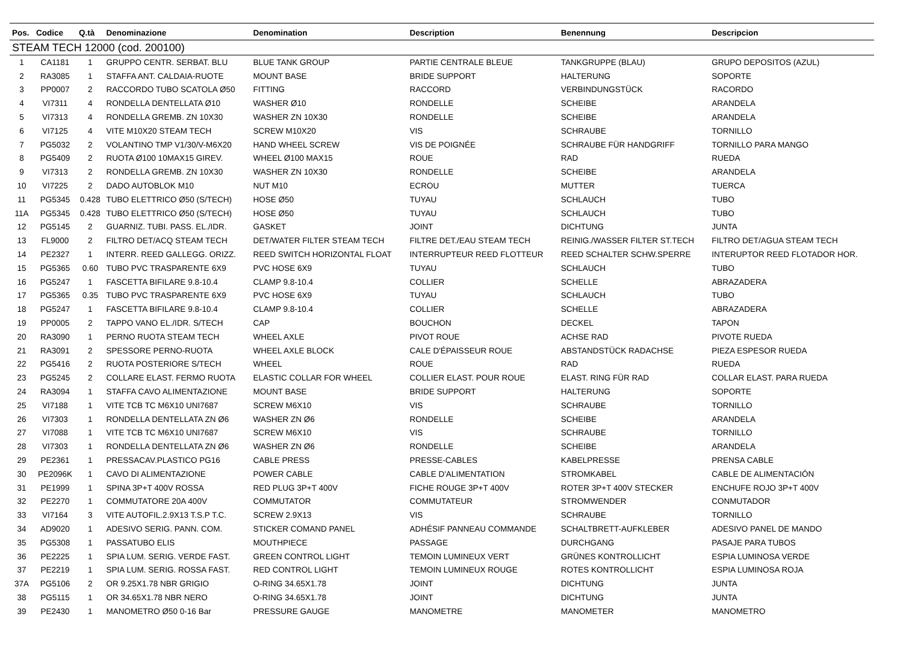| Pos. | Codice | Q.tà | Denominazione | Denomination | Description | Benennung | Descripcion |
| --- | --- | --- | --- | --- | --- | --- | --- |
| STEAM TECH 12000 (cod. 200100) | | | | | | | |
| 1 | CA1181 | 1 | GRUPPO CENTR. SERBAT. BLU | BLUE TANK GROUP | PARTIE CENTRALE BLEUE | TANKGRUPPE (BLAU) | GRUPO DEPOSITOS (AZUL) |
| 2 | RA3085 | 1 | STAFFA ANT. CALDAIA-RUOTE | MOUNT BASE | BRIDE SUPPORT | HALTERUNG | SOPORTE |
| 3 | PP0007 | 2 | RACCORDO TUBO SCATOLA Ø50 | FITTING | RACCORD | VERBINDUNGSTÜCK | RACORDO |
| 4 | VI7311 | 4 | RONDELLA DENTELLATA Ø10 | WASHER Ø10 | RONDELLE | SCHEIBE | ARANDELA |
| 5 | VI7313 | 4 | RONDELLA GREMB. ZN 10X30 | WASHER ZN 10X30 | RONDELLE | SCHEIBE | ARANDELA |
| 6 | VI7125 | 4 | VITE M10X20 STEAM TECH | SCREW M10X20 | VIS | SCHRAUBE | TORNILLO |
| 7 | PG5032 | 2 | VOLANTINO TMP V1/30/V-M6X20 | HAND WHEEL SCREW | VIS DE POIGNÉE | SCHRAUBE FÜR HANDGRIFF | TORNILLO PARA MANGO |
| 8 | PG5409 | 2 | RUOTA Ø100 10MAX15 GIREV. | WHEEL Ø100 MAX15 | ROUE | RAD | RUEDA |
| 9 | VI7313 | 2 | RONDELLA GREMB. ZN 10X30 | WASHER ZN 10X30 | RONDELLE | SCHEIBE | ARANDELA |
| 10 | VI7225 | 2 | DADO AUTOBLOK M10 | NUT M10 | ECROU | MUTTER | TUERCA |
| 11 | PG5345 | 0.428 | TUBO ELETTRICO Ø50 (S/TECH) | HOSE Ø50 | TUYAU | SCHLAUCH | TUBO |
| 11A | PG5345 | 0.428 | TUBO ELETTRICO Ø50 (S/TECH) | HOSE Ø50 | TUYAU | SCHLAUCH | TUBO |
| 12 | PG5145 | 2 | GUARNIZ. TUBI. PASS. EL./IDR. | GASKET | JOINT | DICHTUNG | JUNTA |
| 13 | FL9000 | 2 | FILTRO DET/ACQ STEAM TECH | DET/WATER FILTER STEAM TECH | FILTRE DET./EAU STEAM TECH | REINIG./WASSER FILTER ST.TECH | FILTRO DET/AGUA STEAM TECH |
| 14 | PE2327 | 1 | INTERR. REED GALLEGG. ORIZZ. | REED SWITCH HORIZONTAL FLOAT | INTERRUPTEUR REED FLOTTEUR | REED SCHALTER SCHW.SPERRE | INTERUPTOR REED FLOTADOR HOR. |
| 15 | PG5365 | 0.60 | TUBO PVC TRASPARENTE 6X9 | PVC HOSE 6X9 | TUYAU | SCHLAUCH | TUBO |
| 16 | PG5247 | 1 | FASCETTA BIFILARE 9.8-10.4 | CLAMP 9.8-10.4 | COLLIER | SCHELLE | ABRAZADERA |
| 17 | PG5365 | 0.35 | TUBO PVC TRASPARENTE 6X9 | PVC HOSE 6X9 | TUYAU | SCHLAUCH | TUBO |
| 18 | PG5247 | 1 | FASCETTA BIFILARE 9.8-10.4 | CLAMP 9.8-10.4 | COLLIER | SCHELLE | ABRAZADERA |
| 19 | PP0005 | 2 | TAPPO VANO EL./IDR. S/TECH | CAP | BOUCHON | DECKEL | TAPON |
| 20 | RA3090 | 1 | PERNO RUOTA STEAM TECH | WHEEL AXLE | PIVOT ROUE | ACHSE RAD | PIVOTE RUEDA |
| 21 | RA3091 | 2 | SPESSORE PERNO-RUOTA | WHEEL AXLE BLOCK | CALE D'ÉPAISSEUR ROUE | ABSTANDSTÜCK RADACHSE | PIEZA ESPESOR RUEDA |
| 22 | PG5416 | 2 | RUOTA POSTERIORE S/TECH | WHEEL | ROUE | RAD | RUEDA |
| 23 | PG5245 | 2 | COLLARE ELAST. FERMO RUOTA | ELASTIC COLLAR FOR WHEEL | COLLIER ELAST. POUR ROUE | ELAST. RING FÜR RAD | COLLAR ELAST. PARA RUEDA |
| 24 | RA3094 | 1 | STAFFA CAVO ALIMENTAZIONE | MOUNT BASE | BRIDE SUPPORT | HALTERUNG | SOPORTE |
| 25 | VI7188 | 1 | VITE TCB TC M6X10 UNI7687 | SCREW M6X10 | VIS | SCHRAUBE | TORNILLO |
| 26 | VI7303 | 1 | RONDELLA DENTELLATA ZN Ø6 | WASHER ZN Ø6 | RONDELLE | SCHEIBE | ARANDELA |
| 27 | VI7088 | 1 | VITE TCB TC M6X10 UNI7687 | SCREW M6X10 | VIS | SCHRAUBE | TORNILLO |
| 28 | VI7303 | 1 | RONDELLA DENTELLATA ZN Ø6 | WASHER ZN Ø6 | RONDELLE | SCHEIBE | ARANDELA |
| 29 | PE2361 | 1 | PRESSACAV.PLASTICO PG16 | CABLE PRESS | PRESSE-CABLES | KABELPRESSE | PRENSA CABLE |
| 30 | PE2096K | 1 | CAVO DI ALIMENTAZIONE | POWER CABLE | CABLE D'ALIMENTATION | STROMKABEL | CABLE DE ALIMENTACIÓN |
| 31 | PE1999 | 1 | SPINA 3P+T 400V ROSSA | RED PLUG 3P+T 400V | FICHE ROUGE 3P+T 400V | ROTER 3P+T 400V STECKER | ENCHUFE ROJO 3P+T 400V |
| 32 | PE2270 | 1 | COMMUTATORE 20A 400V | COMMUTATOR | COMMUTATEUR | STROMWENDER | CONMUTADOR |
| 33 | VI7164 | 3 | VITE AUTOFIL.2.9X13 T.S.P T.C. | SCREW 2.9X13 | VIS | SCHRAUBE | TORNILLO |
| 34 | AD9020 | 1 | ADESIVO SERIG. PANN. COM. | STICKER COMAND PANEL | ADHÉSIF PANNEAU COMMANDE | SCHALTBRETT-AUFKLEBER | ADESIVO PANEL DE MANDO |
| 35 | PG5308 | 1 | PASSATUBO ELIS | MOUTHPIECE | PASSAGE | DURCHGANG | PASAJE PARA TUBOS |
| 36 | PE2225 | 1 | SPIA LUM. SERIG. VERDE FAST. | GREEN CONTROL LIGHT | TEMOIN LUMINEUX VERT | GRÜNES KONTROLLICHT | ESPIA LUMINOSA VERDE |
| 37 | PE2219 | 1 | SPIA LUM. SERIG. ROSSA FAST. | RED CONTROL LIGHT | TEMOIN LUMINEUX ROUGE | ROTES KONTROLLICHT | ESPIA LUMINOSA ROJA |
| 37A | PG5106 | 2 | OR 9.25X1.78 NBR GRIGIO | O-RING 34.65X1.78 | JOINT | DICHTUNG | JUNTA |
| 38 | PG5115 | 1 | OR 34.65X1.78 NBR NERO | O-RING 34.65X1.78 | JOINT | DICHTUNG | JUNTA |
| 39 | PE2430 | 1 | MANOMETRO Ø50 0-16 Bar | PRESSURE GAUGE | MANOMETRE | MANOMETER | MANOMETRO |